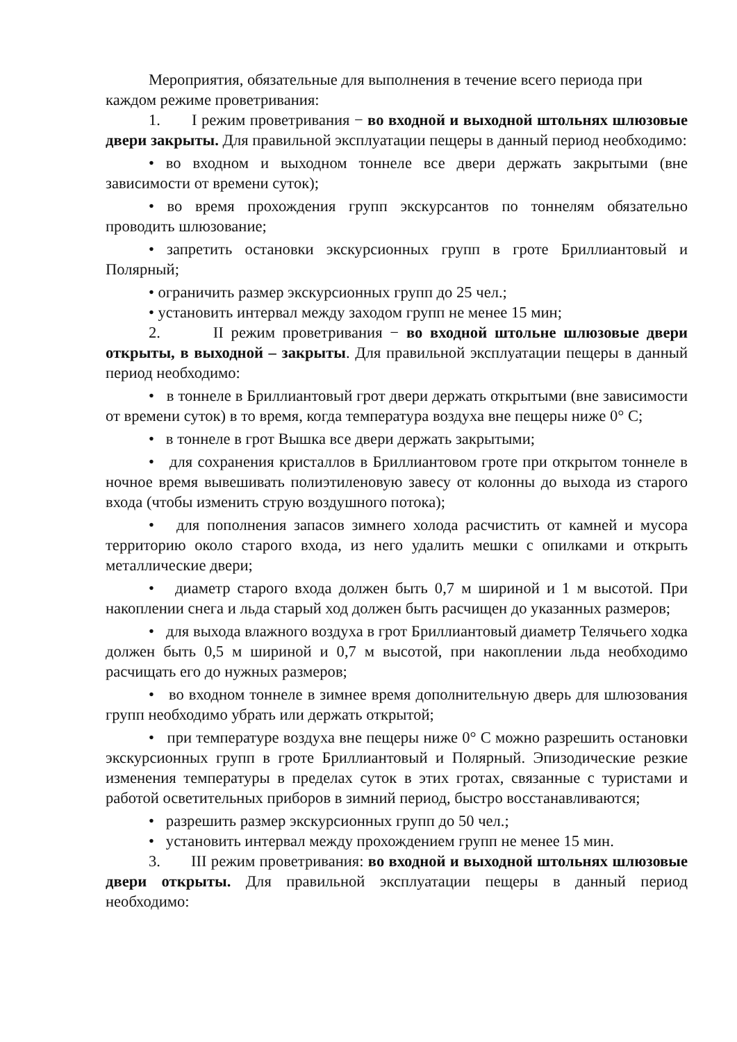Мероприятия, обязательные для выполнения в течение всего периода при каждом режиме проветривания:
1. I режим проветривания − во входной и выходной штольнях шлюзовые двери закрыты. Для правильной эксплуатации пещеры в данный период необходимо:
• во входном и выходном тоннеле все двери держать закрытыми (вне зависимости от времени суток);
• во время прохождения групп экскурсантов по тоннелям обязательно проводить шлюзование;
• запретить остановки экскурсионных групп в гроте Бриллиантовый и Полярный;
• ограничить размер экскурсионных групп до 25 чел.;
• установить интервал между заходом групп не менее 15 мин;
2. II режим проветривания − во входной штольне шлюзовые двери открыты, в выходной – закрыты. Для правильной эксплуатации пещеры в данный период необходимо:
• в тоннеле в Бриллиантовый грот двери держать открытыми (вне зависимости от времени суток) в то время, когда температура воздуха вне пещеры ниже 0° С;
• в тоннеле в грот Вышка все двери держать закрытыми;
• для сохранения кристаллов в Бриллиантовом гроте при открытом тоннеле в ночное время вывешивать полиэтиленовую завесу от колонны до выхода из старого входа (чтобы изменить струю воздушного потока);
• для пополнения запасов зимнего холода расчистить от камней и мусора территорию около старого входа, из него удалить мешки с опилками и открыть металлические двери;
• диаметр старого входа должен быть 0,7 м шириной и 1 м высотой. При накоплении снега и льда старый ход должен быть расчищен до указанных размеров;
• для выхода влажного воздуха в грот Бриллиантовый диаметр Телячьего ходка должен быть 0,5 м шириной и 0,7 м высотой, при накоплении льда необходимо расчищать его до нужных размеров;
• во входном тоннеле в зимнее время дополнительную дверь для шлюзования групп необходимо убрать или держать открытой;
• при температуре воздуха вне пещеры ниже 0° С можно разрешить остановки экскурсионных групп в гроте Бриллиантовый и Полярный. Эпизодические резкие изменения температуры в пределах суток в этих гротах, связанные с туристами и работой осветительных приборов в зимний период, быстро восстанавливаются;
• разрешить размер экскурсионных групп до 50 чел.;
• установить интервал между прохождением групп не менее 15 мин.
3. III режим проветривания: во входной и выходной штольнях шлюзовые двери открыты. Для правильной эксплуатации пещеры в данный период необходимо: